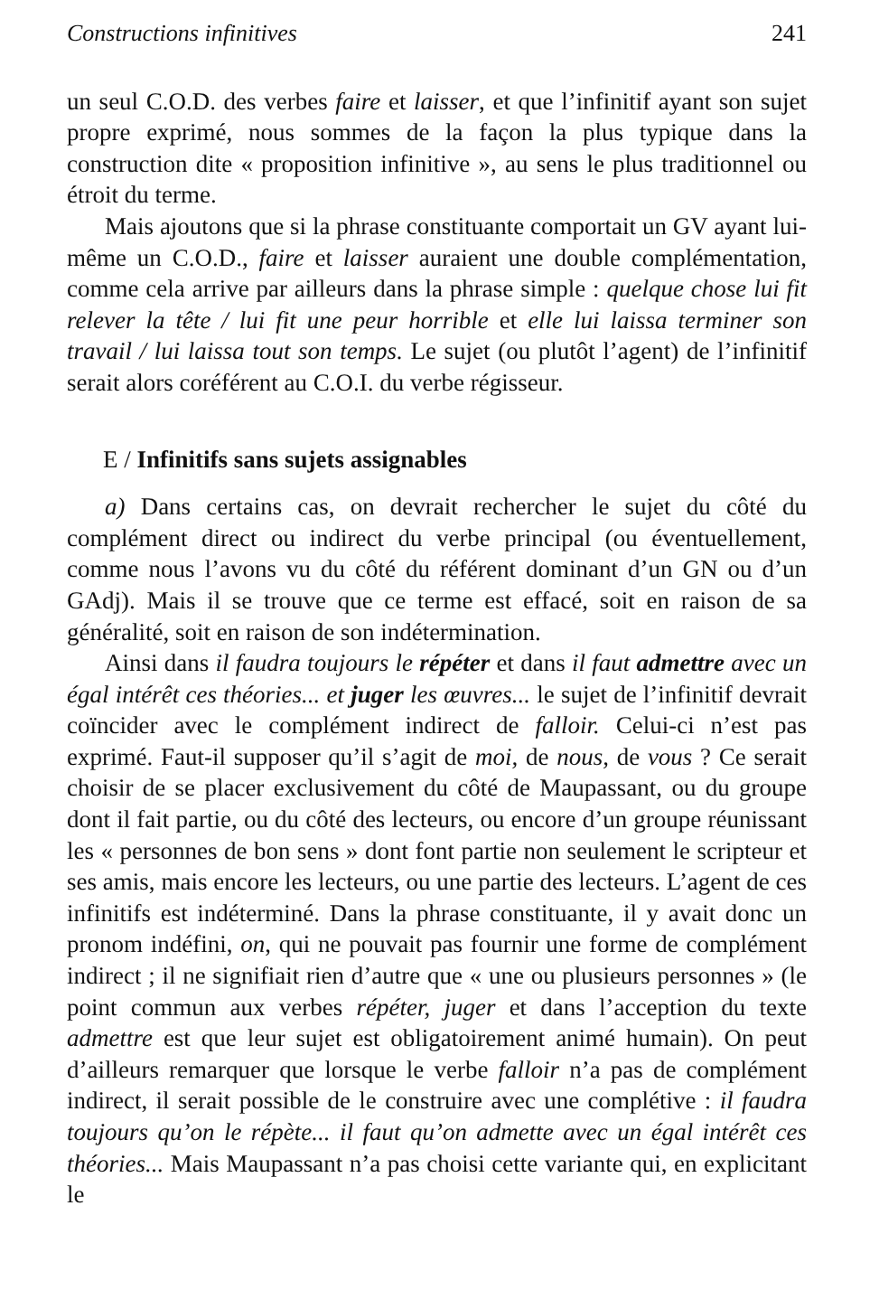Constructions infinitives 241
un seul C.O.D. des verbes faire et laisser, et que l’infinitif ayant son sujet propre exprimé, nous sommes de la façon la plus typique dans la construction dite « proposition infinitive », au sens le plus traditionnel ou étroit du terme.
Mais ajoutons que si la phrase constituante comportait un GV ayant lui-même un C.O.D., faire et laisser auraient une double complémentation, comme cela arrive par ailleurs dans la phrase simple : quelque chose lui fit relever la tête / lui fit une peur horrible et elle lui laissa terminer son travail / lui laissa tout son temps. Le sujet (ou plutôt l’agent) de l’infinitif serait alors coréférent au C.O.I. du verbe régisseur.
E / Infinitifs sans sujets assignables
a) Dans certains cas, on devrait rechercher le sujet du côté du complément direct ou indirect du verbe principal (ou éventuellement, comme nous l’avons vu du côté du référent dominant d’un GN ou d’un GAdj). Mais il se trouve que ce terme est effacé, soit en raison de sa généralité, soit en raison de son indétermination.
Ainsi dans il faudra toujours le répéter et dans il faut admettre avec un égal intérêt ces théories... et juger les œuvres... le sujet de l’infinitif devrait coïncider avec le complément indirect de falloir. Celui-ci n’est pas exprimé. Faut-il supposer qu’il s’agit de moi, de nous, de vous ? Ce serait choisir de se placer exclusivement du côté de Maupassant, ou du groupe dont il fait partie, ou du côté des lecteurs, ou encore d’un groupe réunissant les « personnes de bon sens » dont font partie non seulement le scripteur et ses amis, mais encore les lecteurs, ou une partie des lecteurs. L’agent de ces infinitifs est indéterminé. Dans la phrase constituante, il y avait donc un pronom indéfini, on, qui ne pouvait pas fournir une forme de complément indirect ; il ne signifiait rien d’autre que « une ou plusieurs personnes » (le point commun aux verbes répéter, juger et dans l’acception du texte admettre est que leur sujet est obligatoirement animé humain). On peut d’ailleurs remarquer que lorsque le verbe falloir n’a pas de complément indirect, il serait possible de le construire avec une complétive : il faudra toujours qu’on le répète... il faut qu’on admette avec un égal intérêt ces théories... Mais Maupassant n’a pas choisi cette variante qui, en explicitant le